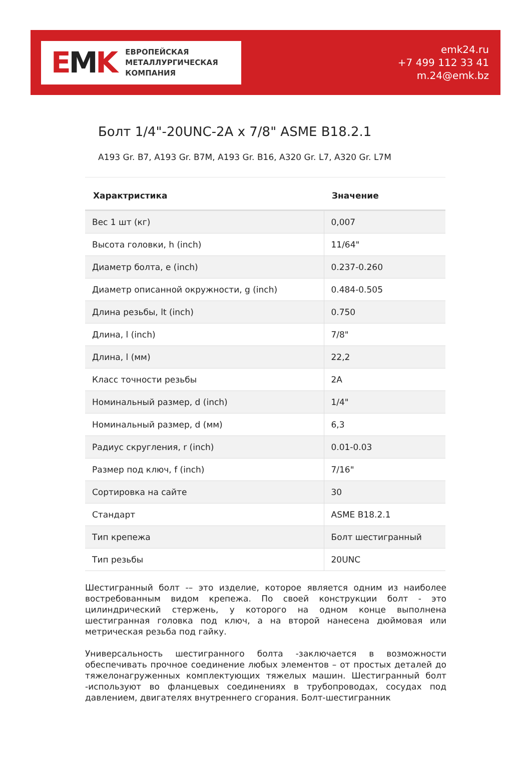EMK
ЕВРОПЕЙСКАЯ
МЕТАЛЛУРГИЧЕСКАЯ
КОМПАНИЯ
emk24.ru
+7 499 112 33 41
m.24@emk.bz
Болт 1/4"-20UNC-2A x 7/8" ASME B18.2.1
A193 Gr. B7, A193 Gr. B7M, A193 Gr. B16, A320 Gr. L7, A320 Gr. L7M
| Характристика | Значение |
| --- | --- |
| Вес 1 шт (кг) | 0,007 |
| Высота головки, h (inch) | 11/64" |
| Диаметр болта, e (inch) | 0.237-0.260 |
| Диаметр описанной окружности, g (inch) | 0.484-0.505 |
| Длина резьбы, lt (inch) | 0.750 |
| Длина, l (inch) | 7/8" |
| Длина, l (мм) | 22,2 |
| Класс точности резьбы | 2A |
| Номинальный размер, d (inch) | 1/4" |
| Номинальный размер, d (мм) | 6,3 |
| Радиус скругления, r (inch) | 0.01-0.03 |
| Размер под ключ, f (inch) | 7/16" |
| Сортировка на сайте | 30 |
| Стандарт | ASME B18.2.1 |
| Тип крепежа | Болт шестигранный |
| Тип резьбы | 20UNC |
Шестигранный болт -– это изделие, которое является одним из наиболее востребованным видом крепежа. По своей конструкции болт - это цилиндрический стержень, у которого на одном конце выполнена шестигранная головка под ключ, а на второй нанесена дюймовая или метрическая резьба под гайку.
Универсальность шестигранного болта -заключается в возможности обеспечивать прочное соединение любых элементов – от простых деталей до тяжелонагруженных комплектующих тяжелых машин. Шестигранный болт -используют во фланцевых соединениях в трубопроводах, сосудах под давлением, двигателях внутреннего сгорания. Болт-шестигранник